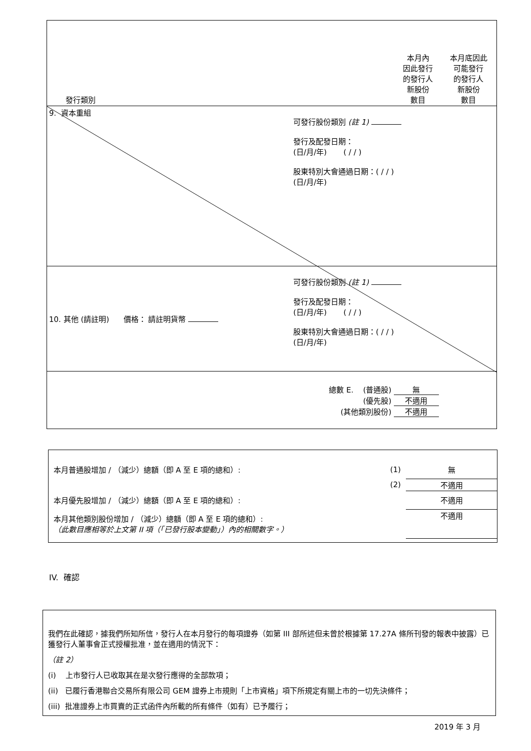| 發行類別 | | 本月內 因此發行 的發行人 新股份 數目 | 本月底因此 可能發行 的發行人 新股份 數目 |
| 9. 資本重組 | 可發行股份類別 (註 1) 發行及配發日期： (日/月/年) ( / / ) 股東特別大會通過日期：( / / ) (日/月/年) | | |
| 10. 其他 (請註明) 價格： 請註明貨幣 | 可發行股份類別 (註 1) 發行及配發日期： (日/月/年) ( / / ) 股東特別大會通過日期：( / / ) (日/月/年) | | |
| | 總數 E. (普通股) 無 (優先股) 不適用 (其他類別股份) 不適用 | | |
| 本月普通股增加 / （減少）總額（即 A 至 E 項的總和）: | (1) | 無 |
| | (2) | 不適用 |
| 本月優先股增加 / （減少）總額（即 A 至 E 項的總和）: | | 不適用 |
| 本月其他類別股份增加 / （減少）總額（即 A 至 E 項的總和）: （此數目應相等於上文第 II 項（「已發行股本變動」）內的相關數字。） | | 不適用 |
IV. 確認
我們在此確認，據我們所知所信，發行人在本月發行的每項證券（如第 III 部所述但未曾於根據第 17.27A 條所刊發的報表中披露）已獲發行人董事會正式授權批准，並在適用的情況下：
（註 2）
(i) 上市發行人已收取其在是次發行應得的全部款項；
(ii) 已履行香港聯合交易所有限公司 GEM 證券上市規則「上市資格」項下所規定有關上市的一切先決條件；
(iii) 批准證券上市買賣的正式函件內所載的所有條件（如有）已予履行；
2019 年 3 月